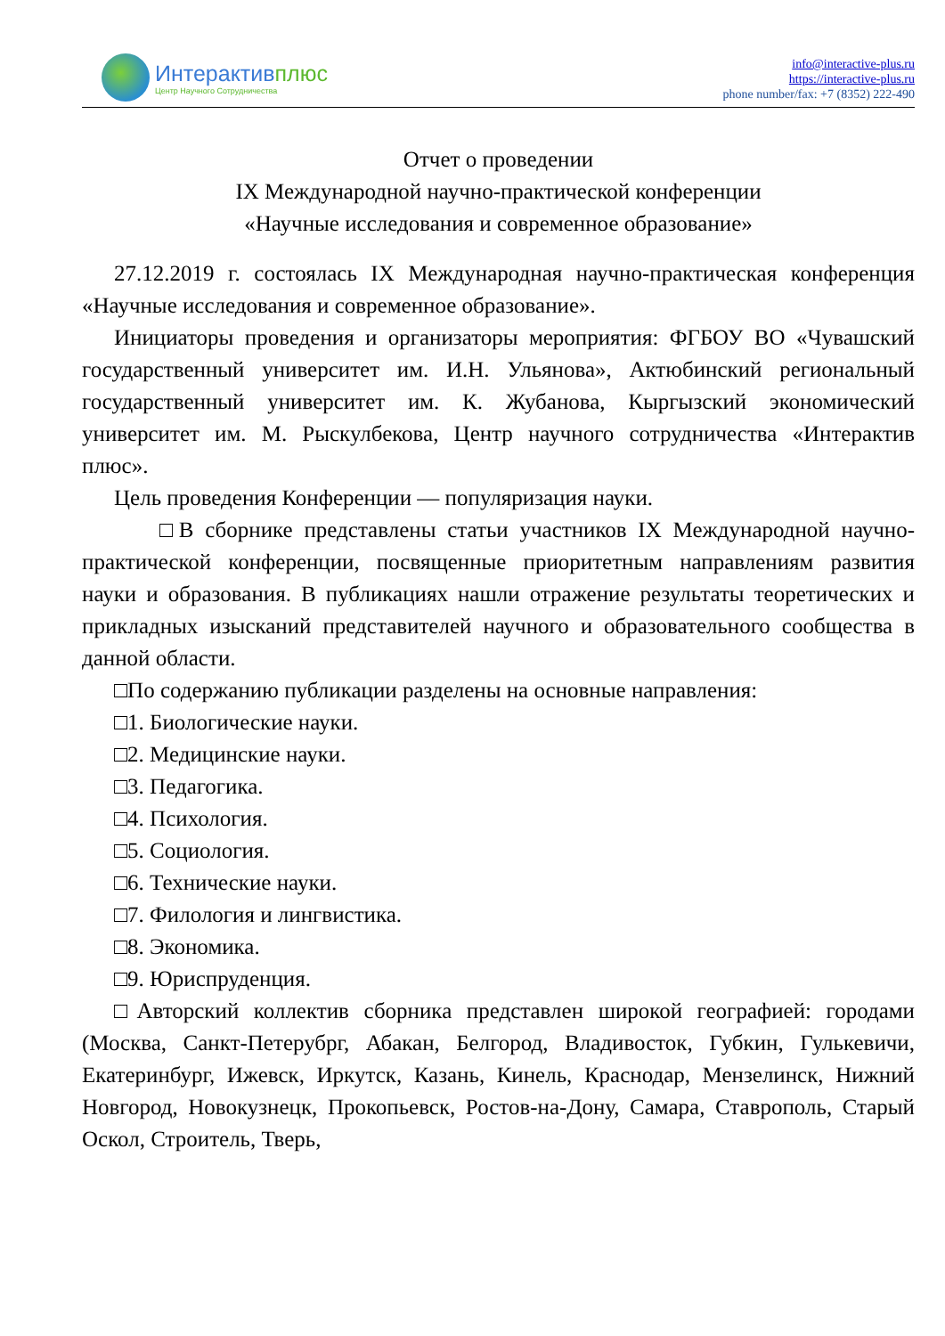Интерактивплюс
Центр Научного Сотрудничества
info@interactive-plus.ru
https://interactive-plus.ru
phone number/fax: +7 (8352) 222-490
Отчет о проведении
IX Международной научно-практической конференции
«Научные исследования и современное образование»
27.12.2019 г. состоялась IX Международная научно-практическая конференция «Научные исследования и современное образование».
Инициаторы проведения и организаторы мероприятия: ФГБОУ ВО «Чувашский государственный университет им. И.Н. Ульянова», Актюбинский региональный государственный университет им. К. Жубанова, Кыргызский экономический университет им. М. Рыскулбекова, Центр научного сотрудничества «Интерактив плюс».
Цель проведения Конференции — популяризация науки.
□В сборнике представлены статьи участников IX Международной научно-практической конференции, посвященные приоритетным направлениям развития науки и образования. В публикациях нашли отражение результаты теоретических и прикладных изысканий представителей научного и образовательного сообщества в данной области.
□По содержанию публикации разделены на основные направления:
□1. Биологические науки.
□2. Медицинские науки.
□3. Педагогика.
□4. Психология.
□5. Социология.
□6. Технические науки.
□7. Филология и лингвистика.
□8. Экономика.
□9. Юриспруденция.
□Авторский коллектив сборника представлен широкой географией: городами (Москва, Санкт-Петерубрг, Абакан, Белгород, Владивосток, Губкин, Гулькевичи, Екатеринбург, Ижевск, Иркутск, Казань, Кинель, Краснодар, Мензелинск, Нижний Новгород, Новокузнецк, Прокопьевск, Ростов-на-Дону, Самара, Ставрополь, Старый Оскол, Строитель, Тверь,